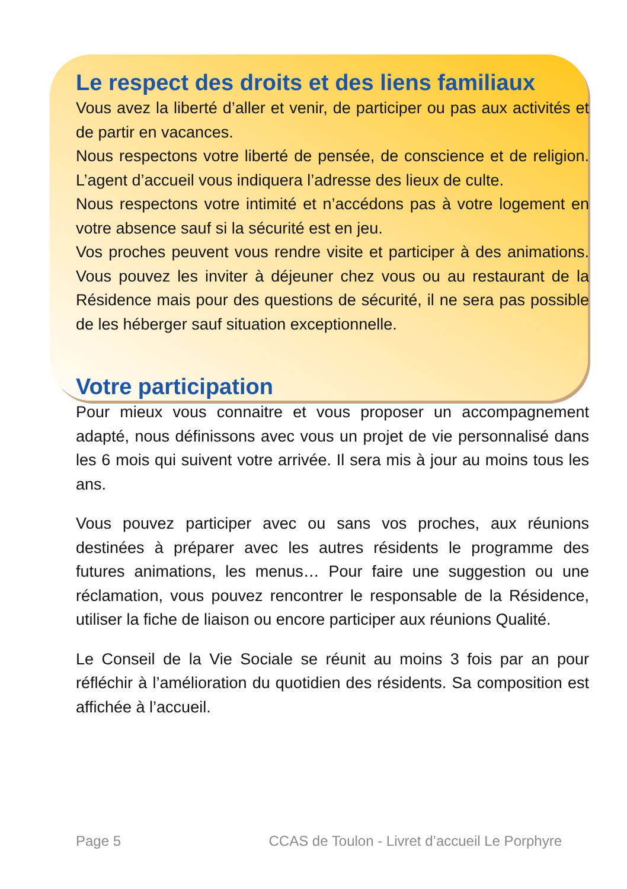Le respect des droits et des liens familiaux
Vous avez la liberté d’aller et venir, de participer ou pas aux activités et de partir en vacances.
Nous respectons votre liberté de pensée, de conscience et de religion. L’agent d’accueil vous indiquera l’adresse des lieux de culte.
Nous respectons votre intimité et n’accédons pas à votre logement en votre absence sauf si la sécurité est en jeu.
Vos proches peuvent vous rendre visite et participer à des animations. Vous pouvez les inviter à déjeuner chez vous ou au restaurant de la Résidence mais pour des questions de sécurité, il ne sera pas possible de les héberger sauf situation exceptionnelle.
Votre participation
Pour mieux vous connaitre et vous proposer un accompagnement adapté, nous définissons avec vous un projet de vie personnalisé dans les 6 mois qui suivent votre arrivée. Il sera mis à jour au moins tous les ans.
Vous pouvez participer avec ou sans vos proches, aux réunions destinées à préparer avec les autres résidents le programme des futures animations, les menus… Pour faire une suggestion ou une réclamation, vous pouvez rencontrer le responsable de la Résidence, utiliser la fiche de liaison ou encore participer aux réunions Qualité.
Le Conseil de la Vie Sociale se réunit au moins 3 fois par an pour réfléchir à l’amélioration du quotidien des résidents. Sa composition est affichée à l’accueil.
Page 5 CCAS de Toulon - Livret d’accueil Le Porphyre